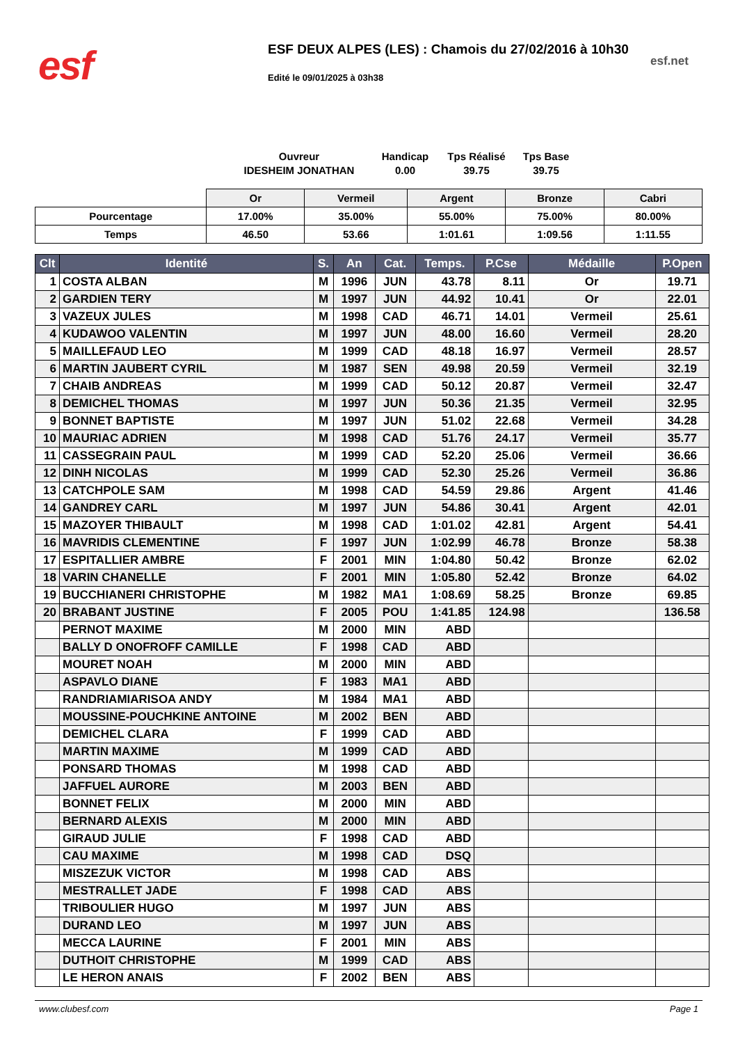esf
ESF DEUX ALPES (LES) : Chamois du 27/02/2016 à 10h30
Edité le 09/01/2025 à 03h38
esf.net
Ouvreur
IDESHEIM JONATHAN
Handicap
0.00
Tps Réalisé
39.75
Tps Base
39.75
| | Or | Vermeil | Argent | Bronze | Cabri |
| Pourcentage | 17.00% | 35.00% | 55.00% | 75.00% | 80.00% |
| Temps | 46.50 | 53.66 | 1:01.61 | 1:09.56 | 1:11.55 |
| Clt | Identité | S. | An | Cat. | Temps. | P.Cse | Médaille | P.Open |
| --- | --- | --- | --- | --- | --- | --- | --- | --- |
| 1 | COSTA ALBAN | M | 1996 | JUN | 43.78 | 8.11 | Or | 19.71 |
| 2 | GARDIEN TERY | M | 1997 | JUN | 44.92 | 10.41 | Or | 22.01 |
| 3 | VAZEUX JULES | M | 1998 | CAD | 46.71 | 14.01 | Vermeil | 25.61 |
| 4 | KUDAWOO VALENTIN | M | 1997 | JUN | 48.00 | 16.60 | Vermeil | 28.20 |
| 5 | MAILLEFAUD LEO | M | 1999 | CAD | 48.18 | 16.97 | Vermeil | 28.57 |
| 6 | MARTIN JAUBERT CYRIL | M | 1987 | SEN | 49.98 | 20.59 | Vermeil | 32.19 |
| 7 | CHAIB ANDREAS | M | 1999 | CAD | 50.12 | 20.87 | Vermeil | 32.47 |
| 8 | DEMICHEL THOMAS | M | 1997 | JUN | 50.36 | 21.35 | Vermeil | 32.95 |
| 9 | BONNET BAPTISTE | M | 1997 | JUN | 51.02 | 22.68 | Vermeil | 34.28 |
| 10 | MAURIAC ADRIEN | M | 1998 | CAD | 51.76 | 24.17 | Vermeil | 35.77 |
| 11 | CASSEGRAIN PAUL | M | 1999 | CAD | 52.20 | 25.06 | Vermeil | 36.66 |
| 12 | DINH NICOLAS | M | 1999 | CAD | 52.30 | 25.26 | Vermeil | 36.86 |
| 13 | CATCHPOLE SAM | M | 1998 | CAD | 54.59 | 29.86 | Argent | 41.46 |
| 14 | GANDREY CARL | M | 1997 | JUN | 54.86 | 30.41 | Argent | 42.01 |
| 15 | MAZOYER THIBAULT | M | 1998 | CAD | 1:01.02 | 42.81 | Argent | 54.41 |
| 16 | MAVRIDIS CLEMENTINE | F | 1997 | JUN | 1:02.99 | 46.78 | Bronze | 58.38 |
| 17 | ESPITALLIER AMBRE | F | 2001 | MIN | 1:04.80 | 50.42 | Bronze | 62.02 |
| 18 | VARIN CHANELLE | F | 2001 | MIN | 1:05.80 | 52.42 | Bronze | 64.02 |
| 19 | BUCCHIANERI CHRISTOPHE | M | 1982 | MA1 | 1:08.69 | 58.25 | Bronze | 69.85 |
| 20 | BRABANT JUSTINE | F | 2005 | POU | 1:41.85 | 124.98 | | 136.58 |
| | PERNOT MAXIME | M | 2000 | MIN | ABD | | | |
| | BALLY D ONOFROFF CAMILLE | F | 1998 | CAD | ABD | | | |
| | MOURET NOAH | M | 2000 | MIN | ABD | | | |
| | ASPAVLO DIANE | F | 1983 | MA1 | ABD | | | |
| | RANDRIAMIARISOA ANDY | M | 1984 | MA1 | ABD | | | |
| | MOUSSINE-POUCHKINE ANTOINE | M | 2002 | BEN | ABD | | | |
| | DEMICHEL CLARA | F | 1999 | CAD | ABD | | | |
| | MARTIN MAXIME | M | 1999 | CAD | ABD | | | |
| | PONSARD THOMAS | M | 1998 | CAD | ABD | | | |
| | JAFFUEL AURORE | M | 2003 | BEN | ABD | | | |
| | BONNET FELIX | M | 2000 | MIN | ABD | | | |
| | BERNARD ALEXIS | M | 2000 | MIN | ABD | | | |
| | GIRAUD JULIE | F | 1998 | CAD | ABD | | | |
| | CAU MAXIME | M | 1998 | CAD | DSQ | | | |
| | MISZEZUK VICTOR | M | 1998 | CAD | ABS | | | |
| | MESTRALLET JADE | F | 1998 | CAD | ABS | | | |
| | TRIBOULIER HUGO | M | 1997 | JUN | ABS | | | |
| | DURAND LEO | M | 1997 | JUN | ABS | | | |
| | MECCA LAURINE | F | 2001 | MIN | ABS | | | |
| | DUTHOIT CHRISTOPHE | M | 1999 | CAD | ABS | | | |
| | LE HERON ANAIS | F | 2002 | BEN | ABS | | | |
www.clubesf.com Page 1